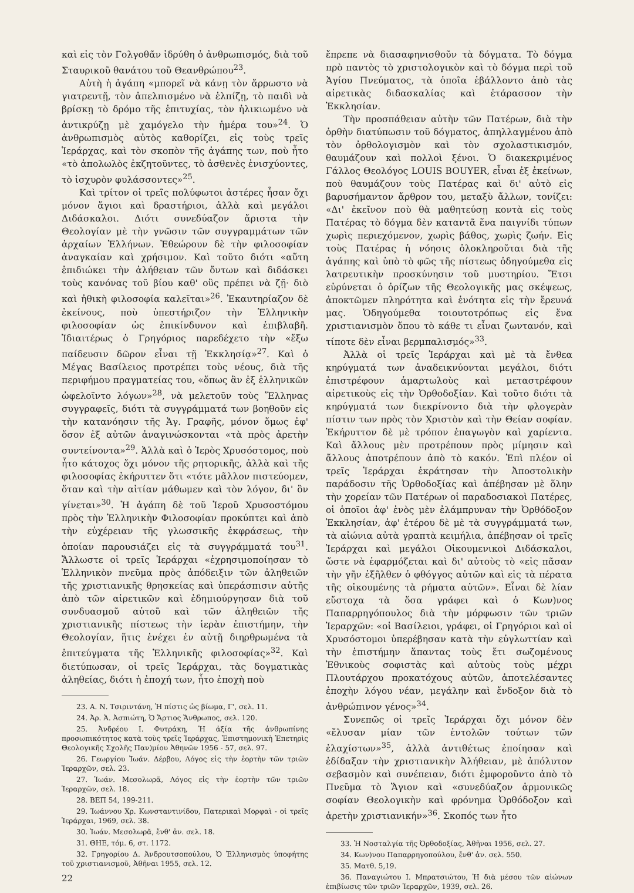καὶ εἰς τὸν Γολγοθᾶν ἱδρύθη ὁ ἀνθρωπισμός, διὰ τοῦ Σταυρικοῦ θανάτου τοῦ Θεανθρώπου<sup>23</sup>.
Αὐτὴ ἡ ἀγάπη «μπορεῖ νὰ κάνῃ τὸν ἄρρωστο νὰ γιατρευτῇ, τὸν ἀπελπισμένο νὰ ἐλπίζῃ, τὸ παιδὶ νὰ βρίσκῃ τὸ δρόμο τῆς ἐπιτυχίας, τὸν ἡλικιωμένο νὰ ἀντικρύζῃ μὲ χαμόγελο τὴν ἡμέρα του»<sup>24</sup>. Ὁ ἀνθρωπισμὸς αὐτὸς καθορίζει, εἰς τοὺς τρεῖς Ἱεράρχας, καὶ τὸν σκοπὸν τῆς ἀγάπης των, ποὺ ἦτο «τὸ ἀπολωλὸς ἐκζητοῦντες, τὸ ἀσθενὲς ἐνισχύοντες, τὸ ἰσχυρὸν φυλάσσοντες»<sup>25</sup>.
Καὶ τρίτον οἱ τρεῖς πολύφωτοι ἀστέρες ἦσαν ὄχι μόνον ἅγιοι καὶ δραστήριοι, ἀλλὰ καὶ μεγάλοι Διδάσκαλοι. Διότι συνεδύαζον ἄριστα τὴν Θεολογίαν μὲ τὴν γνῶσιν τῶν συγγραμμάτων τῶν ἀρχαίων Ἑλλήνων. Ἐθεώρουν δὲ τὴν φιλοσοφίαν ἀναγκαίαν καὶ χρήσιμον. Καὶ τοῦτο διότι «αὕτη ἐπιδιώκει τὴν ἀλήθειαν τῶν ὄντων καὶ διδάσκει τοὺς κανόνας τοῦ βίου καθ' οὓς πρέπει νὰ ζῇ· διὸ καὶ ἠθικὴ φιλοσοφία καλεῖται»<sup>26</sup>. Ἐκαυτηρίαζον δὲ ἐκείνους, ποὺ ὑπεστήριζον τὴν Ἑλληνικὴν φιλοσοφίαν ὡς ἐπικίνδυνον καὶ ἐπιβλαβῆ. Ἰδιαιτέρως ὁ Γρηγόριος παρεδέχετο τὴν «ἔξω παίδευσιν δῶρον εἶναι τῇ Ἐκκλησίᾳ»<sup>27</sup>. Καὶ ὁ Μέγας Βασίλειος προτρέπει τοὺς νέους, διὰ τῆς περιφήμου πραγματείας του, «ὅπως ἂν ἐξ ἑλληνικῶν ὠφελοῖντο λόγων»<sup>28</sup>, νὰ μελετοῦν τοὺς Ἕλληνας συγγραφεῖς, διότι τὰ συγγράμματά των βοηθοῦν εἰς τὴν κατανόησιν τῆς Ἁγ. Γραφῆς, μόνον ὅμως ἐφ' ὅσον ἐξ αὐτῶν ἀναγινώσκονται «τὰ πρὸς ἀρετὴν συντείνοντα»<sup>29</sup>. Ἀλλὰ καὶ ὁ Ἱερὸς Χρυσόστομος, ποὺ ἦτο κάτοχος ὄχι μόνον τῆς ρητορικῆς, ἀλλὰ καὶ τῆς φιλοσοφίας ἐκήρυττεν ὅτι «τότε μᾶλλον πιστεύομεν, ὅταν καὶ τὴν αἰτίαν μάθωμεν καὶ τὸν λόγον, δι' ὃν γίνεται»<sup>30</sup>. Ἡ ἀγάπη δὲ τοῦ Ἱεροῦ Χρυσοστόμου πρὸς τὴν Ἑλληνικὴν Φιλοσοφίαν προκύπτει καὶ ἀπὸ τὴν εὐχέρειαν τῆς γλωσσικῆς ἐκφράσεως, τὴν ὁποίαν παρουσιάζει εἰς τὰ συγγράμματά του<sup>31</sup>. Ἄλλωστε οἱ τρεῖς Ἱεράρχαι «ἐχρησιμοποίησαν τὸ Ἑλληνικὸν πνεῦμα πρὸς ἀπόδειξιν τῶν ἀληθειῶν τῆς χριστιανικῆς θρησκείας καὶ ὑπεράσπισιν αὐτῆς ἀπὸ τῶν αἱρετικῶν καὶ ἐδημιούργησαν διὰ τοῦ συνδυασμοῦ αὐτοῦ καὶ τῶν ἀληθειῶν τῆς χριστιανικῆς πίστεως τὴν ἱερὰν ἐπιστήμην, τὴν Θεολογίαν, ἥτις ἐνέχει ἐν αὐτῇ διηρθρωμένα τὰ ἐπιτεύγματα τῆς Ἑλληνικῆς φιλοσοφίας»<sup>32</sup>. Καὶ διετύπωσαν, οἱ τρεῖς Ἱεράρχαι, τὰς δογματικὰς ἀληθείας, διότι ἡ ἐποχή των, ἦτο ἐποχὴ ποὺ
23. Α. Ν. Τσιριντάνη, Ἡ πίστις ὡς βίωμα, Γ', σελ. 11.
24. Ἀρ. Ἀ. Ἀσπιώτη, Ὁ Ἄρτιος Ἄνθρωπος, σελ. 120.
25. Ἀνδρέου Ι. Φυτράκη, Ἡ ἀξία τῆς ἀνθρωπίνης προσωπικότητος κατὰ τοὺς τρεῖς Ἱεράρχας, Ἐπιστημονικὴ Ἐπετηρὶς Θεολογικῆς Σχολῆς Παν)μίου Ἀθηνῶν 1956 - 57, σελ. 97.
26. Γεωργίου Ἰωάν. Δέρβου, Λόγος εἰς τὴν ἑορτὴν τῶν τριῶν Ἱεραρχῶν, σελ. 23.
27. Ἰωάν. Μεσολωρᾶ, Λόγος εἰς τὴν ἑορτὴν τῶν τριῶν Ἱεραρχῶν, σελ. 18.
28. ΒΕΠ 54, 199-211.
29. Ἰωάννου Χρ. Κωνσταντινίδου, Πατερικαὶ Μορφαὶ - οἱ τρεῖς Ἱεράρχαι, 1969, σελ. 38.
30. Ἰωάν. Μεσολωρᾶ, ἔνθ' ἀν. σελ. 18.
31. ΘΗΕ, τόμ. 6, στ. 1172.
32. Γρηγορίου Δ. Ἀνδρουτσοπούλου, Ὁ Ἑλληνισμὸς ὑποφήτης τοῦ χριστιανισμοῦ, Ἀθῆναι 1955, σελ. 12.
22
ἔπρεπε νὰ διασαφηνισθοῦν τὰ δόγματα. Τὸ δόγμα πρὸ παντὸς τὸ χριστολογικὸν καὶ τὸ δόγμα περὶ τοῦ Ἁγίου Πνεύματος, τὰ ὁποῖα ἐβάλλοντο ἀπὸ τὰς αἱρετικὰς διδασκαλίας καὶ ἐτάρασσον τὴν Ἐκκλησίαν.
Τὴν προσπάθειαν αὐτὴν τῶν Πατέρων, διὰ τὴν ὀρθὴν διατύπωσιν τοῦ δόγματος, ἀπηλλαγμένου ἀπὸ τὸν ὀρθολογισμὸν καὶ τὸν σχολαστικισμόν, θαυμάζουν καὶ πολλοὶ ξένοι. Ὁ διακεκριμένος Γάλλος Θεολόγος LOUIS BOUYER, εἶναι ἐξ ἐκείνων, ποὺ θαυμάζουν τοὺς Πατέρας καὶ δι' αὐτὸ εἰς βαρυσήμαντον ἄρθρον του, μεταξὺ ἄλλων, τονίζει: «Δι' ἐκεῖνον ποὺ θὰ μαθητεύσῃ κοντὰ εἰς τοὺς Πατέρας τὸ δόγμα δὲν καταντᾶ ἕνα παιγνίδι τύπων χωρὶς περιεχόμενον, χωρὶς βάθος, χωρὶς ζωήν. Εἰς τοὺς Πατέρας ἡ νόησις ὁλοκληροῦται διὰ τῆς ἀγάπης καὶ ὑπὸ τὸ φῶς τῆς πίστεως ὁδηγούμεθα εἰς λατρευτικὴν προσκύνησιν τοῦ μυστηρίου. Ἔτσι εὐρύνεται ὁ ὁρίζων τῆς Θεολογικῆς μας σκέψεως, ἀποκτῶμεν πληρότητα καὶ ἑνότητα εἰς τὴν ἔρευνά μας. Ὁδηγούμεθα τοιουτοτρόπως εἰς ἕνα χριστιανισμὸν ὅπου τὸ κάθε τι εἶναι ζωντανόν, καὶ τίποτε δὲν εἶναι βερμπαλισμός»<sup>33</sup>.
Ἀλλὰ οἱ τρεῖς Ἱεράρχαι καὶ μὲ τὰ ἔνθεα κηρύγματά των ἀναδεικνύονται μεγάλοι, διότι ἐπιστρέφουν ἁμαρτωλοὺς καὶ μεταστρέφουν αἱρετικοὺς εἰς τὴν Ὀρθοδοξίαν. Καὶ τοῦτο διότι τὰ κηρύγματά των διεκρίνοντο διὰ τὴν φλογερὰν πίστιν των πρὸς τὸν Χριστὸν καὶ τὴν Θείαν σοφίαν. Ἐκήρυττον δὲ μὲ τρόπον ἐπαγωγὸν καὶ χαρίεντα. Καὶ ἄλλους μὲν προτρέπουν πρὸς μίμησιν καὶ ἄλλους ἀποτρέπουν ἀπὸ τὸ κακόν. Ἐπὶ πλέον οἱ τρεῖς Ἱεράρχαι ἐκράτησαν τὴν Ἀποστολικὴν παράδοσιν τῆς Ὀρθοδοξίας καὶ ἀπέβησαν μὲ ὅλην τὴν χορείαν τῶν Πατέρων οἱ παραδοσιακοὶ Πατέρες, οἱ ὁποῖοι ἀφ' ἑνὸς μὲν ἐλάμπρυναν τὴν Ὀρθόδοξον Ἐκκλησίαν, ἀφ' ἑτέρου δὲ μὲ τὰ συγγράμματά των, τὰ αἰώνια αὐτὰ γραπτὰ κειμήλια, ἀπέβησαν οἱ τρεῖς Ἱεράρχαι καὶ μεγάλοι Οἰκουμενικοὶ Διδάσκαλοι, ὥστε νὰ ἐφαρμόζεται καὶ δι' αὐτοὺς τὸ «εἰς πᾶσαν τὴν γῆν ἐξῆλθεν ὁ φθόγγος αὐτῶν καὶ εἰς τὰ πέρατα τῆς οἰκουμένης τὰ ρήματα αὐτῶν». Εἶναι δὲ λίαν εὔστοχα τὰ ὅσα γράφει καὶ ὁ Κων)νος Παπαρρηγόπουλος διὰ τὴν μόρφωσιν τῶν τριῶν Ἱεραρχῶν: «οἱ Βασίλειοι, γράφει, οἱ Γρηγόριοι καὶ οἱ Χρυσόστομοι ὑπερέβησαν κατὰ τὴν εὐγλωττίαν καὶ τὴν ἐπιστήμην ἅπαντας τοὺς ἔτι σωζομένους Ἐθνικοὺς σοφιστὰς καὶ αὐτοὺς τοὺς μέχρι Πλουτάρχου προκατόχους αὐτῶν, ἀποτελέσαντες ἐποχὴν λόγου νέαν, μεγάλην καὶ ἔνδοξον διὰ τὸ ἀνθρώπινον γένος»<sup>34</sup>.
Συνεπῶς οἱ τρεῖς Ἱεράρχαι ὄχι μόνον δὲν «ἔλυσαν μίαν τῶν ἐντολῶν τούτων τῶν ἐλαχίστων»<sup>35</sup>, ἀλλὰ ἀντιθέτως ἐποίησαν καὶ ἐδίδαξαν τὴν χριστιανικὴν Ἀλήθειαν, μὲ ἀπόλυτον σεβασμὸν καὶ συνέπειαν, διότι ἐμφοροῦντο ἀπὸ τὸ Πνεῦμα τὸ Ἅγιον καὶ «συνεδύαζον ἁρμονικῶς σοφίαν Θεολογικὴν καὶ φρόνημα Ὀρθόδοξον καὶ ἀρετὴν χριστιανικήν»<sup>36</sup>. Σκοπός των ἦτο
33. Ἡ Νοσταλγία τῆς Ὀρθοδοξίας, Ἀθῆναι 1956, σελ. 27.
34. Κων)νου Παπαρρηγοπούλου, ἔνθ' ἀν. σελ. 550.
35. Ματθ. 5,19.
36. Παναγιώτου Ι. Μπρατσιώτου, Ἡ διὰ μέσου τῶν αἰώνων ἐπιβίωσις τῶν τριῶν Ἱεραρχῶν, 1939, σελ. 26.